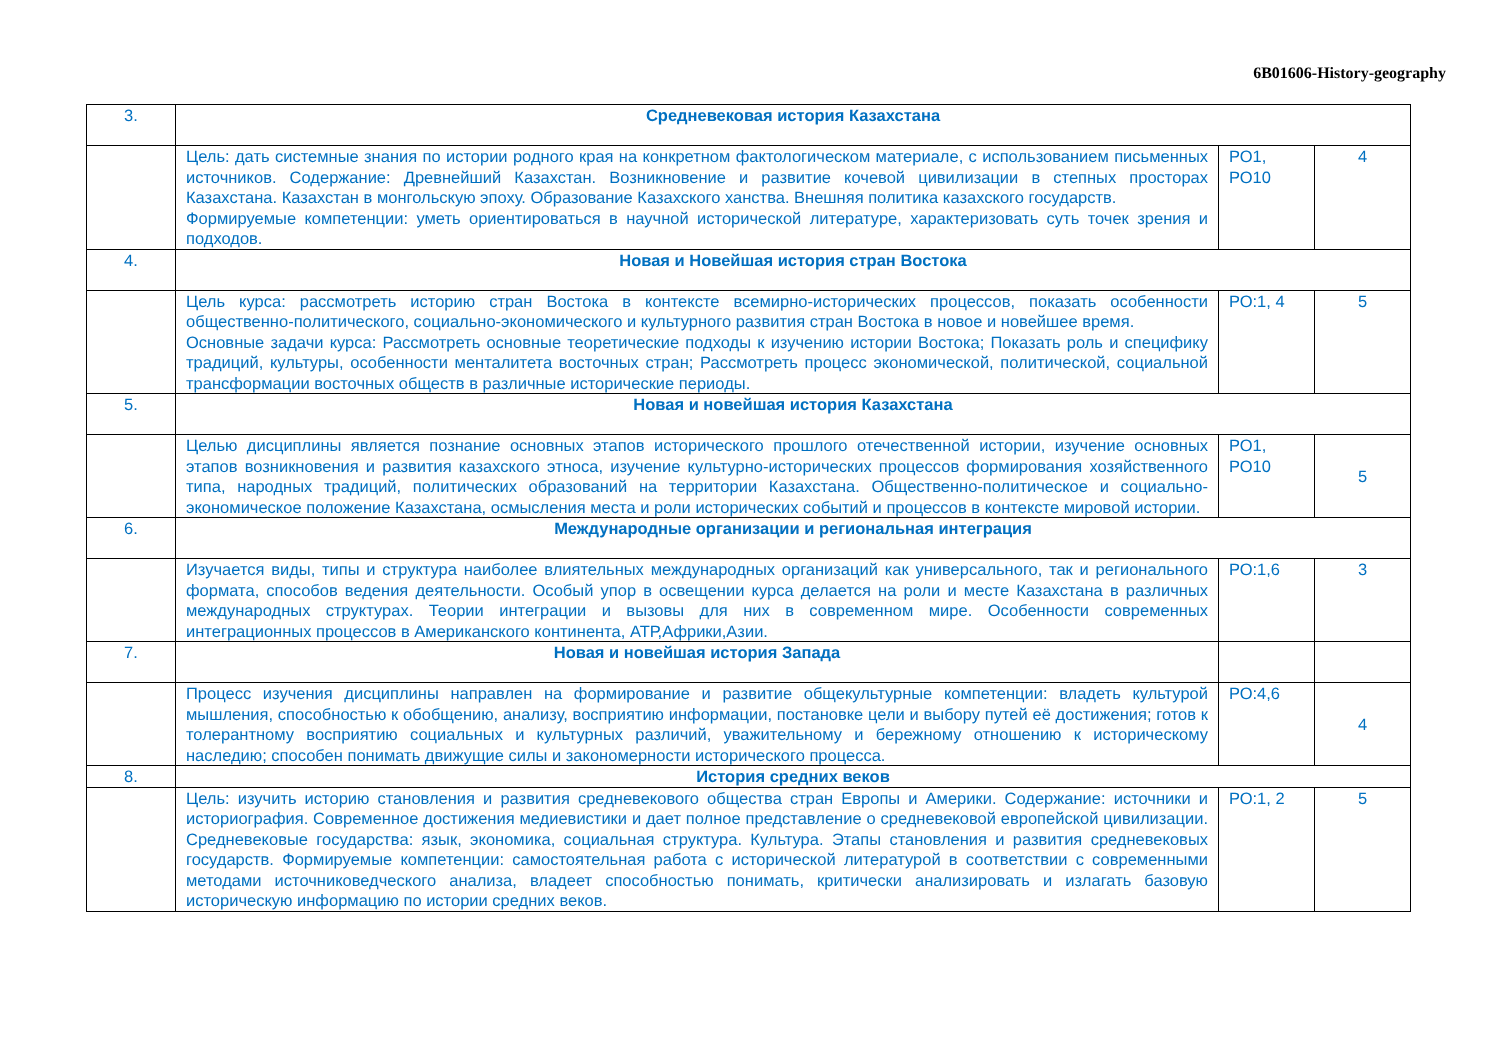6В01606-History-geography
| 3. | Средневековая история Казахстана | | |
| | Цель: дать системные знания по истории родного края на конкретном фактологическом материале, с использованием письменных источников. Содержание: Древнейший Казахстан. Возникновение и развитие кочевой цивилизации в степных просторах Казахстана. Казахстан в монгольскую эпоху. Образование Казахского ханства. Внешняя политика казахского государств. Формируемые компетенции: уметь ориентироваться в научной исторической литературе, характеризовать суть точек зрения и подходов. | РО1, РО10 | 4 |
| 4. | Новая и Новейшая история стран Востока | | |
| | Цель курса: рассмотреть историю стран Востока в контексте всемирно-исторических процессов, показать особенности общественно-политического, социально-экономического и культурного развития стран Востока в новое и новейшее время. Основные задачи курса: Рассмотреть основные теоретические подходы к изучению истории Востока; Показать роль и специфику традиций, культуры, особенности менталитета восточных стран; Рассмотреть процесс экономической, политической, социальной трансформации восточных обществ в различные исторические периоды. | РО:1, 4 | 5 |
| 5. | Новая и новейшая история Казахстана | | |
| | Целью дисциплины является познание основных этапов исторического прошлого отечественной истории, изучение основных этапов возникновения и развития казахского этноса, изучение культурно-исторических процессов формирования хозяйственного типа, народных традиций, политических образований на территории Казахстана. Общественно-политическое и социально-экономическое положение Казахстана, осмысления места и роли исторических событий и процессов в контексте мировой истории. | РО1, РО10 | 5 |
| 6. | Международные организации и региональная интеграция | | |
| | Изучается виды, типы и структура наиболее влиятельных международных организаций как универсального, так и регионального формата, способов ведения деятельности. Особый упор в освещении курса делается на роли и месте Казахстана в различных международных структурах. Теории интеграции и вызовы для них в современном мире. Особенности современных интеграционных процессов в Американского континента, АТР,Африки,Азии. | РО:1,6 | 3 |
| 7. | Новая и новейшая история Запада | | |
| | Процесс изучения дисциплины направлен на формирование и развитие общекультурные компетенции: владеть культурой мышления, способностью к обобщению, анализу, восприятию информации, постановке цели и выбору путей её достижения; готов к толерантному восприятию социальных и культурных различий, уважительному и бережному отношению к историческому наследию; способен понимать движущие силы и закономерности исторического процесса. | РО:4,6 | 4 |
| 8. | История средних веков | | |
| | Цель: изучить историю становления и развития средневекового общества стран Европы и Америки. Содержание: источники и историография. Современное достижения медиевистики и дает полное представление о средневековой европейской цивилизации. Средневековые государства: язык, экономика, социальная структура. Культура. Этапы становления и развития средневековых государств. Формируемые компетенции: самостоятельная работа с исторической литературой в соответствии с современными методами источниковедческого анализа, владеет способностью понимать, критически анализировать и излагать базовую историческую информацию по истории средних веков. | РО:1, 2 | 5 |